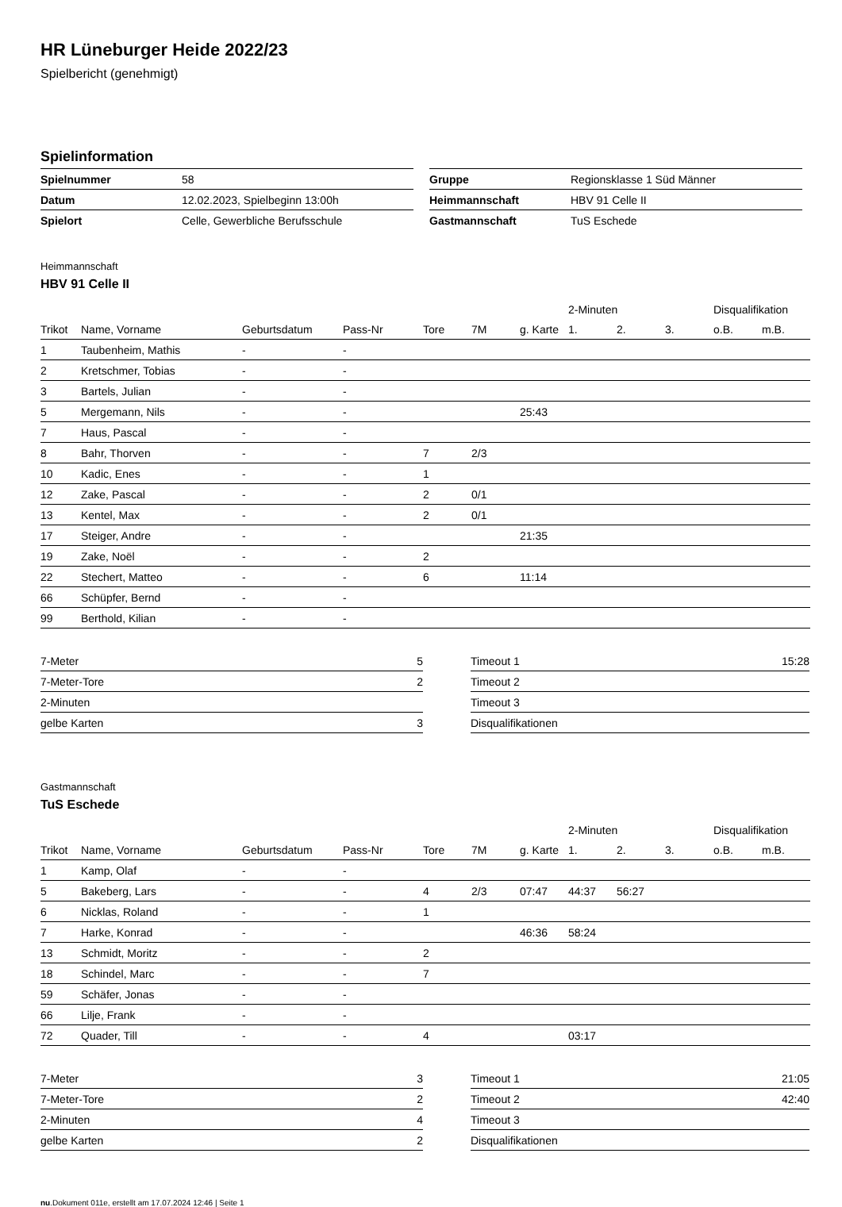HR Lüneburger Heide 2022/23
Spielbericht (genehmigt)
Spielinformation
| Spielnummer | 58 |
| Datum | 12.02.2023, Spielbeginn 13:00h |
| Spielort | Celle, Gewerbliche Berufsschule |
| Gruppe | Regionsklasse 1 Süd Männer |
| Heimmannschaft | HBV 91 Celle II |
| Gastmannschaft | TuS Eschede |
Heimmannschaft
HBV 91 Celle II
| | | | | | | | 2-Minuten | | | Disqualifikation | |
| Trikot | Name, Vorname | Geburtsdatum | Pass-Nr | Tore | 7M | g. Karte | 1. | 2. | 3. | o.B. | m.B. |
| 1 | Taubenheim, Mathis | - | - | | | | | | | | |
| 2 | Kretschmer, Tobias | - | - | | | | | | | | |
| 3 | Bartels, Julian | - | - | | | | | | | | |
| 5 | Mergemann, Nils | - | - | | | 25:43 | | | | | |
| 7 | Haus, Pascal | - | - | | | | | | | | |
| 8 | Bahr, Thorven | - | - | 7 | 2/3 | | | | | | |
| 10 | Kadic, Enes | - | - | 1 | | | | | | | |
| 12 | Zake, Pascal | - | - | 2 | 0/1 | | | | | | |
| 13 | Kentel, Max | - | - | 2 | 0/1 | | | | | | |
| 17 | Steiger, Andre | - | - | | | 21:35 | | | | | |
| 19 | Zake, Noël | - | - | 2 | | | | | | | |
| 22 | Stechert, Matteo | - | - | 6 | | 11:14 | | | | | |
| 66 | Schüpfer, Bernd | - | - | | | | | | | | |
| 99 | Berthold, Kilian | - | - | | | | | | | | |
| 7-Meter | 5 |
| 7-Meter-Tore | 2 |
| 2-Minuten | |
| gelbe Karten | 3 |
| Timeout 1 | 15:28 |
| Timeout 2 | |
| Timeout 3 | |
| Disqualifikationen | |
Gastmannschaft
TuS Eschede
| | | | | | | | 2-Minuten | | | Disqualifikation | |
| Trikot | Name, Vorname | Geburtsdatum | Pass-Nr | Tore | 7M | g. Karte | 1. | 2. | 3. | o.B. | m.B. |
| 1 | Kamp, Olaf | - | - | | | | | | | | |
| 5 | Bakeberg, Lars | - | - | 4 | 2/3 | 07:47 | 44:37 | 56:27 | | | |
| 6 | Nicklas, Roland | - | - | 1 | | | | | | | |
| 7 | Harke, Konrad | - | - | | | 46:36 | 58:24 | | | | |
| 13 | Schmidt, Moritz | - | - | 2 | | | | | | | |
| 18 | Schindel, Marc | - | - | 7 | | | | | | | |
| 59 | Schäfer, Jonas | - | - | | | | | | | | |
| 66 | Lilje, Frank | - | - | | | | | | | | |
| 72 | Quader, Till | - | - | 4 | | | 03:17 | | | | |
| 7-Meter | 3 |
| 7-Meter-Tore | 2 |
| 2-Minuten | 4 |
| gelbe Karten | 2 |
| Timeout 1 | 21:05 |
| Timeout 2 | 42:40 |
| Timeout 3 | |
| Disqualifikationen | |
nu.Dokument 011e, erstellt am 17.07.2024 12:46 | Seite 1